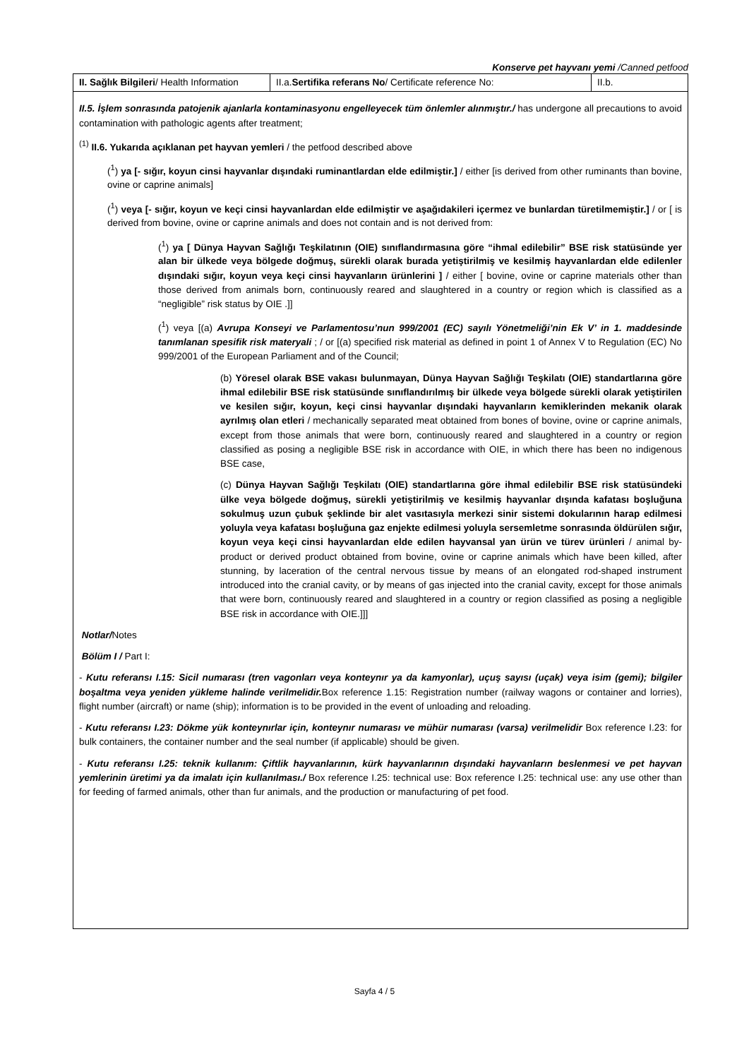Konserve pet hayvanı yemi /Canned petfood
| II. Sağlık Bilgileri / Health Information | II.a. Sertifika referans No / Certificate reference No: | II.b. |
II.5. İşlem sonrasında patojenik ajanlarla kontaminasyonu engelleyecek tüm önlemler alınmıştır./ has undergone all precautions to avoid contamination with pathologic agents after treatment;
<sup>(1)</sup> II.6. Yukarıda açıklanan pet hayvan yemleri / the petfood described above
(<sup>1</sup>) ya [- sığır, koyun cinsi hayvanlar dışındaki ruminantlardan elde edilmiştir.] / either [is derived from other ruminants than bovine, ovine or caprine animals]
(<sup>1</sup>) veya [- sığır, koyun ve keçi cinsi hayvanlardan elde edilmiştir ve aşağıdakileri içermez ve bunlardan türetilmemiştir.] / or [ is derived from bovine, ovine or caprine animals and does not contain and is not derived from:
(<sup>1</sup>) ya [ Dünya Hayvan Sağlığı Teşkilatının (OIE) sınıflandırmasına göre “ihmal edilebilir” BSE risk statüsünde yer alan bir ülkede veya bölgede doğmuş, sürekli olarak burada yetiştirilmiş ve kesilmiş hayvanlardan elde edilenler dışındaki sığır, koyun veya keçi cinsi hayvanların ürünlerini ] / either [ bovine, ovine or caprine materials other than those derived from animals born, continuously reared and slaughtered in a country or region which is classified as a “negligible” risk status by OIE .]]
(<sup>1</sup>) veya [(a) Avrupa Konseyi ve Parlamentosu’nun 999/2001 (EC) sayılı Yönetmeliği’nin Ek V’ in 1. maddesinde tanımlanan spesifik risk materyali ; / or [(a) specified risk material as defined in point 1 of Annex V to Regulation (EC) No 999/2001 of the European Parliament and of the Council;
(b) Yöresel olarak BSE vakası bulunmayan, Dünya Hayvan Sağlığı Teşkilatı (OIE) standartlarına göre ihmal edilebilir BSE risk statüsünde sınıflandırılmış bir ülkede veya bölgede sürekli olarak yetiştirilen ve kesilen sığır, koyun, keçi cinsi hayvanlar dışındaki hayvanların kemiklerinden mekanik olarak ayrılmış olan etleri / mechanically separated meat obtained from bones of bovine, ovine or caprine animals, except from those animals that were born, continuously reared and slaughtered in a country or region classified as posing a negligible BSE risk in accordance with OIE, in which there has been no indigenous BSE case,
(c) Dünya Hayvan Sağlığı Teşkilatı (OIE) standartlarına göre ihmal edilebilir BSE risk statüsündeki ülke veya bölgede doğmuş, sürekli yetiştirilmiş ve kesilmiş hayvanlar dışında kafatası boşluğuna sokulmuş uzun çubuk şeklinde bir alet vasıtasıyla merkezi sinir sistemi dokularının harap edilmesi yoluyla veya kafatası boşluğuna gaz enjekte edilmesi yoluyla sersemletme sonrasında öldürülen sığır, koyun veya keçi cinsi hayvanlardan elde edilen hayvansal yan ürün ve türev ürünleri / animal by-product or derived product obtained from bovine, ovine or caprine animals which have been killed, after stunning, by laceration of the central nervous tissue by means of an elongated rod-shaped instrument introduced into the cranial cavity, or by means of gas injected into the cranial cavity, except for those animals that were born, continuously reared and slaughtered in a country or region classified as posing a negligible BSE risk in accordance with OIE.]]]
Notlar/Notes
Bölüm I / Part I:
- Kutu referansı I.15: Sicil numarası (tren vagonları veya konteynır ya da kamyonlar), uçuş sayısı (uçak) veya isim (gemi); bilgiler boşaltma veya yeniden yükleme halinde verilmelidir. Box reference 1.15: Registration number (railway wagons or container and lorries), flight number (aircraft) or name (ship); information is to be provided in the event of unloading and reloading.
- Kutu referansı I.23: Dökme yük konteynırlar için, konteynır numarası ve mühür numarası (varsa) verilmelidir Box reference I.23: for bulk containers, the container number and the seal number (if applicable) should be given.
- Kutu referansı I.25: teknik kullanım: Çiftlik hayvanlarının, kürk hayvanlarının dışındaki hayvanların beslenmesi ve pet hayvan yemlerinin üretimi ya da imalatı için kullanılması./ Box reference I.25: technical use: Box reference I.25: technical use: any use other than for feeding of farmed animals, other than fur animals, and the production or manufacturing of pet food.
Sayfa 4 / 5